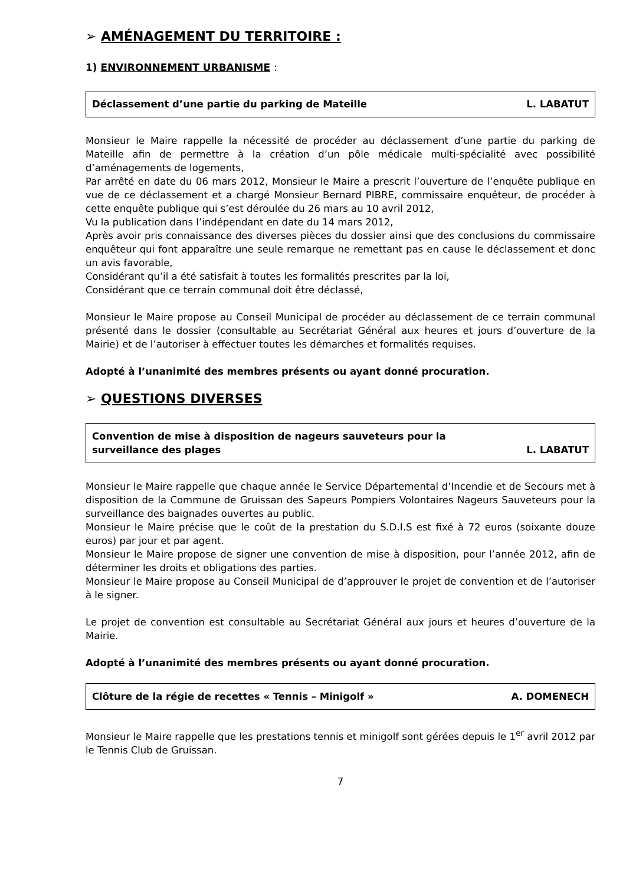➢ AMÉNAGEMENT DU TERRITOIRE :
1) ENVIRONNEMENT URBANISME :
Déclassement d’une partie du parking de Mateille L. LABATUT
Monsieur le Maire rappelle la nécessité de procéder au déclassement d’une partie du parking de Mateille afin de permettre à la création d’un pôle médicale multi-spécialité avec possibilité d’aménagements de logements,
Par arrêté en date du 06 mars 2012, Monsieur le Maire a prescrit l’ouverture de l’enquête publique en vue de ce déclassement et a chargé Monsieur Bernard PIBRE, commissaire enquêteur, de procéder à cette enquête publique qui s’est déroulée du 26 mars au 10 avril 2012,
Vu la publication dans l’indépendant en date du 14 mars 2012,
Après avoir pris connaissance des diverses pièces du dossier ainsi que des conclusions du commissaire enquêteur qui font apparaître une seule remarque ne remettant pas en cause le déclassement et donc un avis favorable,
Considérant qu’il a été satisfait à toutes les formalités prescrites par la loi,
Considérant que ce terrain communal doit être déclassé,
Monsieur le Maire propose au Conseil Municipal de procéder au déclassement de ce terrain communal présenté dans le dossier (consultable au Secrétariat Général aux heures et jours d’ouverture de la Mairie) et de l’autoriser à effectuer toutes les démarches et formalités requises.
Adopté à l’unanimité des membres présents ou ayant donné procuration.
➢ QUESTIONS DIVERSES
Convention de mise à disposition de nageurs sauveteurs pour la surveillance des plages L. LABATUT
Monsieur le Maire rappelle que chaque année le Service Départemental d’Incendie et de Secours met à disposition de la Commune de Gruissan des Sapeurs Pompiers Volontaires Nageurs Sauveteurs pour la surveillance des baignades ouvertes au public.
Monsieur le Maire précise que le coût de la prestation du S.D.I.S est fixé à 72 euros (soixante douze euros) par jour et par agent.
Monsieur le Maire propose de signer une convention de mise à disposition, pour l’année 2012, afin de déterminer les droits et obligations des parties.
Monsieur le Maire propose au Conseil Municipal de d’approuver le projet de convention et de l’autoriser à le signer.
Le projet de convention est consultable au Secrétariat Général aux jours et heures d’ouverture de la Mairie.
Adopté à l’unanimité des membres présents ou ayant donné procuration.
Clôture de la régie de recettes « Tennis – Minigolf » A. DOMENECH
Monsieur le Maire rappelle que les prestations tennis et minigolf sont gérées depuis le 1<sup>er</sup> avril 2012 par le Tennis Club de Gruissan.
7